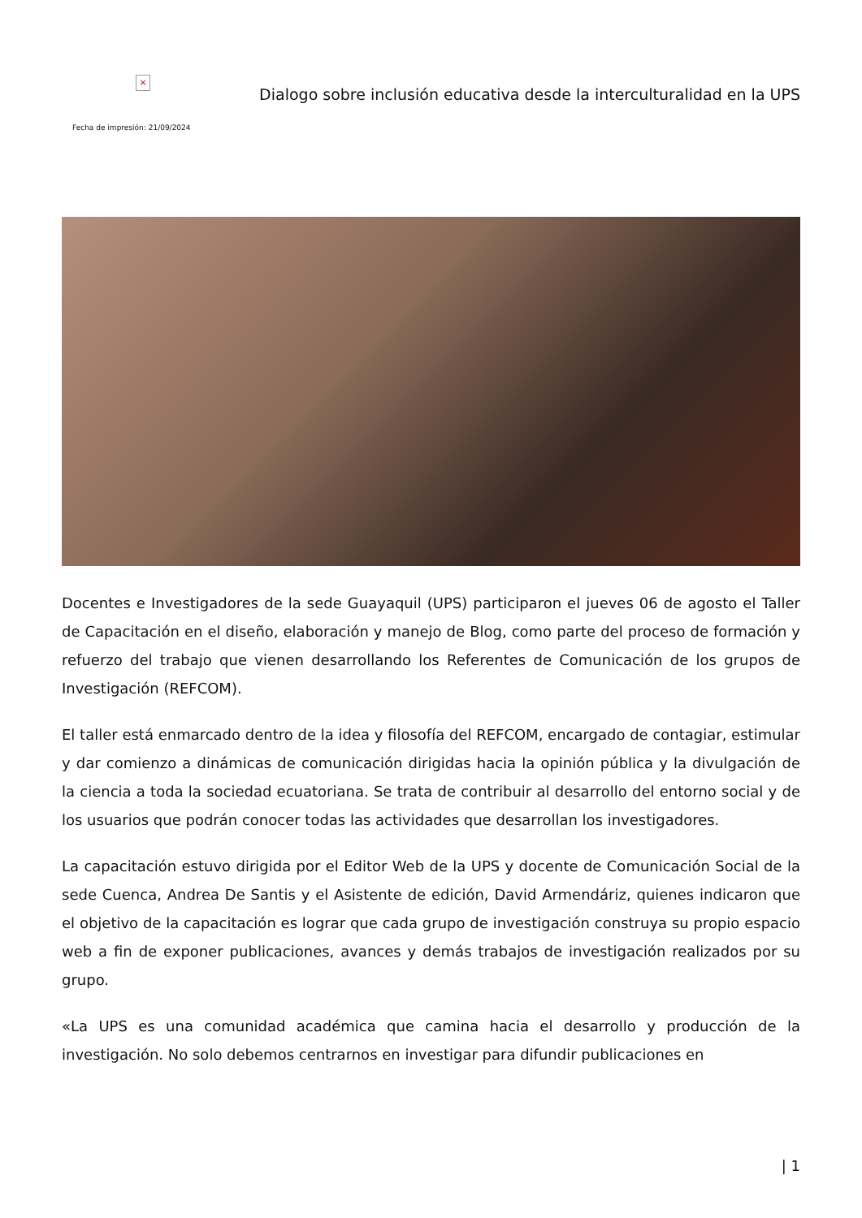×
Fecha de impresión: 21/09/2024
Dialogo sobre inclusión educativa desde la interculturalidad en la UPS
Docentes e Investigadores de la sede Guayaquil (UPS) participaron el jueves 06 de agosto el Taller de Capacitación en el diseño, elaboración y manejo de Blog, como parte del proceso de formación y refuerzo del trabajo que vienen desarrollando los Referentes de Comunicación de los grupos de Investigación (REFCOM).
El taller está enmarcado dentro de la idea y filosofía del REFCOM, encargado de contagiar, estimular y dar comienzo a dinámicas de comunicación dirigidas hacia la opinión pública y la divulgación de la ciencia a toda la sociedad ecuatoriana. Se trata de contribuir al desarrollo del entorno social y de los usuarios que podrán conocer todas las actividades que desarrollan los investigadores.
La capacitación estuvo dirigida por el Editor Web de la UPS y docente de Comunicación Social de la sede Cuenca, Andrea De Santis y el Asistente de edición, David Armendáriz, quienes indicaron que el objetivo de la capacitación es lograr que cada grupo de investigación construya su propio espacio web a fin de exponer publicaciones, avances y demás trabajos de investigación realizados por su grupo.
«La UPS es una comunidad académica que camina hacia el desarrollo y producción de la investigación. No solo debemos centrarnos en investigar para difundir publicaciones en
| 1